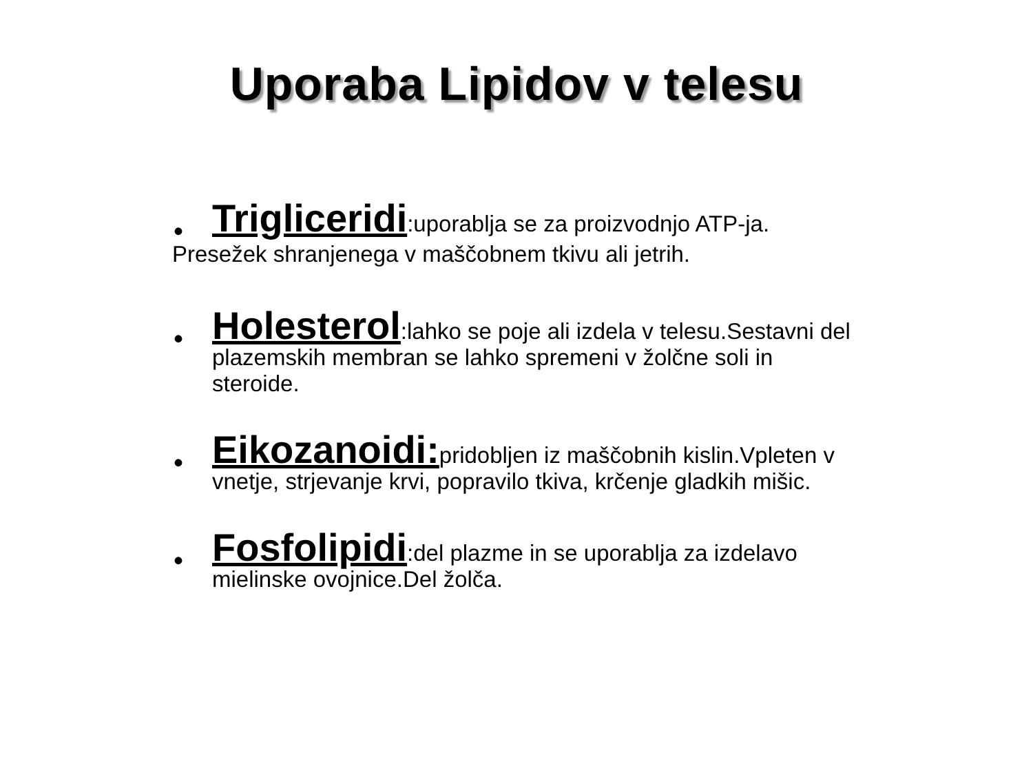Uporaba Lipidov v telesu
• Trigliceridi:uporablja se za proizvodnjo ATP-ja.
Presežek shranjenega v maščobnem tkivu ali jetrih.
• Holesterol:lahko se poje ali izdela v telesu.Sestavni del plazemskih membran se lahko spremeni v žolčne soli in steroide.
• Eikozanoidi: pridobljen iz maščobnih kislin.Vpleten v vnetje, strjevanje krvi, popravilo tkiva, krčenje gladkih mišic.
• Fosfolipidi:del plazme in se uporablja za izdelavo mielinske ovojnice.Del žolča.